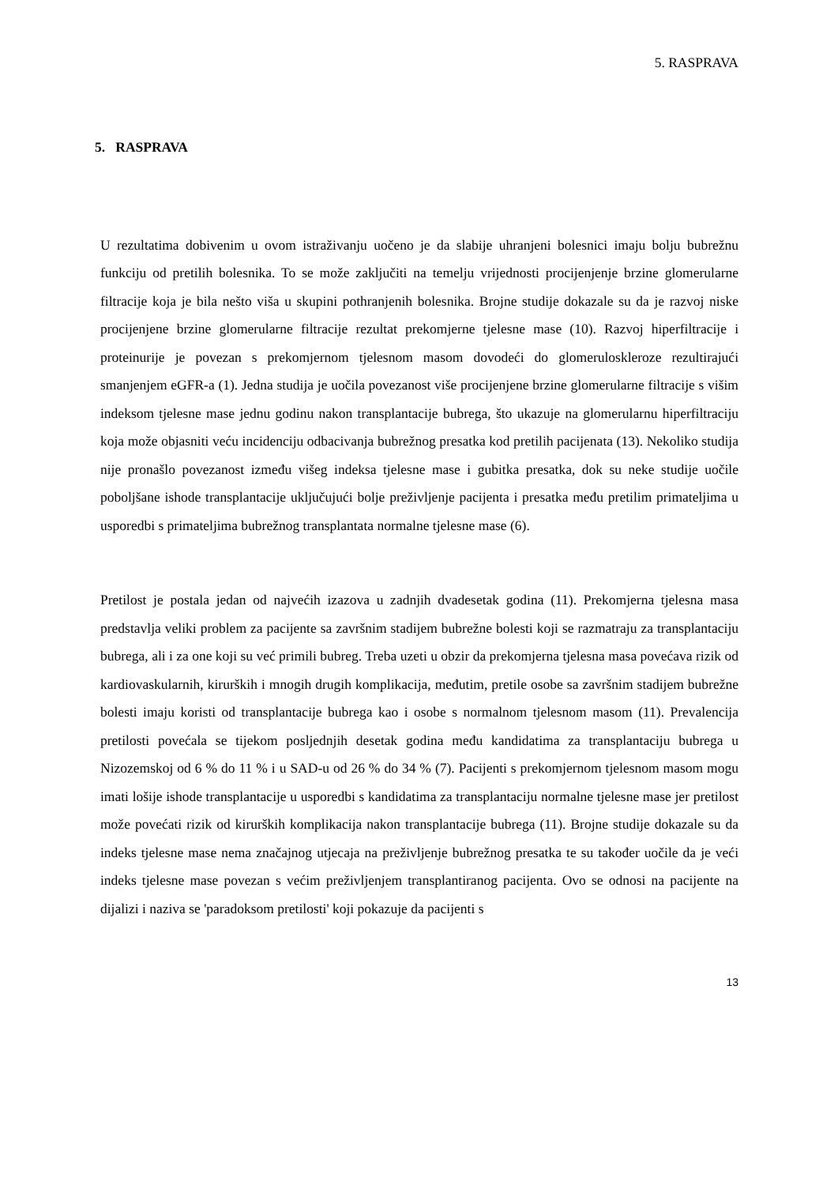5. RASPRAVA
5. RASPRAVA
U rezultatima dobivenim u ovom istraživanju uočeno je da slabije uhranjeni bolesnici imaju bolju bubrežnu funkciju od pretilih bolesnika. To se može zaključiti na temelju vrijednosti procijenjenje brzine glomerularne filtracije koja je bila nešto viša u skupini pothranjenih bolesnika. Brojne studije dokazale su da je razvoj niske procijenjene brzine glomerularne filtracije rezultat prekomjerne tjelesne mase (10). Razvoj hiperfiltracije i proteinurije je povezan s prekomjernom tjelesnom masom dovodeći do glomeruloskleroze rezultirajući smanjenjem eGFR-a (1). Jedna studija je uočila povezanost više procijenjene brzine glomerularne filtracije s višim indeksom tjelesne mase jednu godinu nakon transplantacije bubrega, što ukazuje na glomerularnu hiperfiltraciju koja može objasniti veću incidenciju odbacivanja bubrežnog presatka kod pretilih pacijenata (13). Nekoliko studija nije pronašlo povezanost između višeg indeksa tjelesne mase i gubitka presatka, dok su neke studije uočile poboljšane ishode transplantacije uključujući bolje preživljenje pacijenta i presatka među pretilim primateljima u usporedbi s primateljima bubrežnog transplantata normalne tjelesne mase (6).
Pretilost je postala jedan od najvećih izazova u zadnjih dvadesetak godina (11). Prekomjerna tjelesna masa predstavlja veliki problem za pacijente sa završnim stadijem bubrežne bolesti koji se razmatraju za transplantaciju bubrega, ali i za one koji su već primili bubreg. Treba uzeti u obzir da prekomjerna tjelesna masa povećava rizik od kardiovaskularnih, kirurških i mnogih drugih komplikacija, međutim, pretile osobe sa završnim stadijem bubrežne bolesti imaju koristi od transplantacije bubrega kao i osobe s normalnom tjelesnom masom (11). Prevalencija pretilosti povećala se tijekom posljednjih desetak godina među kandidatima za transplantaciju bubrega u Nizozemskoj od 6 % do 11 % i u SAD-u od 26 % do 34 % (7). Pacijenti s prekomjernom tjelesnom masom mogu imati lošije ishode transplantacije u usporedbi s kandidatima za transplantaciju normalne tjelesne mase jer pretilost može povećati rizik od kirurških komplikacija nakon transplantacije bubrega (11). Brojne studije dokazale su da indeks tjelesne mase nema značajnog utjecaja na preživljenje bubrežnog presatka te su također uočile da je veći indeks tjelesne mase povezan s većim preživljenjem transplantiranog pacijenta. Ovo se odnosi na pacijente na dijalizi i naziva se 'paradoksom pretilosti' koji pokazuje da pacijenti s
13